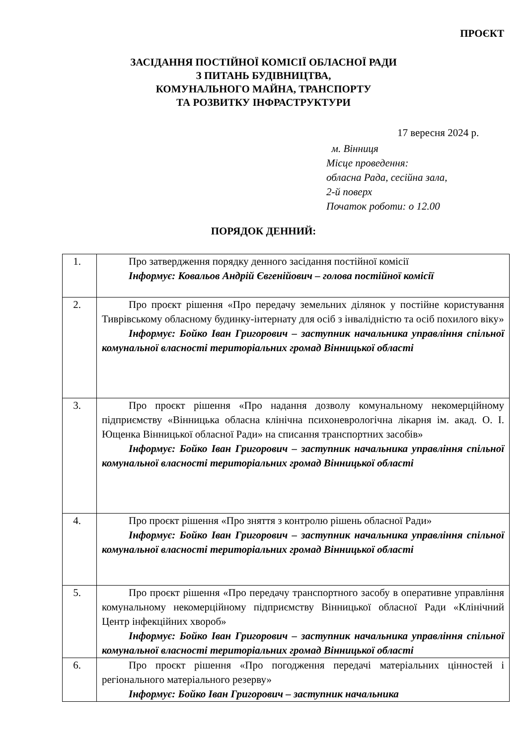ПРОЄКТ
ЗАСІДАННЯ ПОСТІЙНОЇ КОМІСІЇ ОБЛАСНОЇ РАДИ
З ПИТАНЬ БУДІВНИЦТВА,
КОМУНАЛЬНОГО МАЙНА, ТРАНСПОРТУ
ТА РОЗВИТКУ ІНФРАСТРУКТУРИ
17 вересня 2024 р.
м. Вінниця
Місце проведення:
обласна Рада, сесійна зала,
2-й поверх
Початок роботи: о 12.00
ПОРЯДОК ДЕННИЙ:
| 1. | Про затвердження порядку денного засідання постійної комісії Інформує: Ковальов Андрій Євгенійович – голова постійної комісії |
| 2. | Про проєкт рішення «Про передачу земельних ділянок у постійне користування Тиврівському обласному будинку-інтернату для осіб з інвалідністю та осіб похилого віку» Інформує: Бойко Іван Григорович – заступник начальника управління спільної комунальної власності територіальних громад Вінницької області |
| 3. | Про проєкт рішення «Про надання дозволу комунальному некомерційному підприємству «Вінницька обласна клінічна психоневрологічна лікарня ім. акад. О. І. Ющенка Вінницької обласної Ради» на списання транспортних засобів» Інформує: Бойко Іван Григорович – заступник начальника управління спільної комунальної власності територіальних громад Вінницької області |
| 4. | Про проєкт рішення «Про зняття з контролю рішень обласної Ради» Інформує: Бойко Іван Григорович – заступник начальника управління спільної комунальної власності територіальних громад Вінницької області |
| 5. | Про проєкт рішення «Про передачу транспортного засобу в оперативне управління комунальному некомерційному підприємству Вінницької обласної Ради «Клінічний Центр інфекційних хвороб» Інформує: Бойко Іван Григорович – заступник начальника управління спільної комунальної власності територіальних громад Вінницької області |
| 6. | Про проєкт рішення «Про погодження передачі матеріальних цінностей і регіонального матеріального резерву» Інформує: Бойко Іван Григорович – заступник начальника |